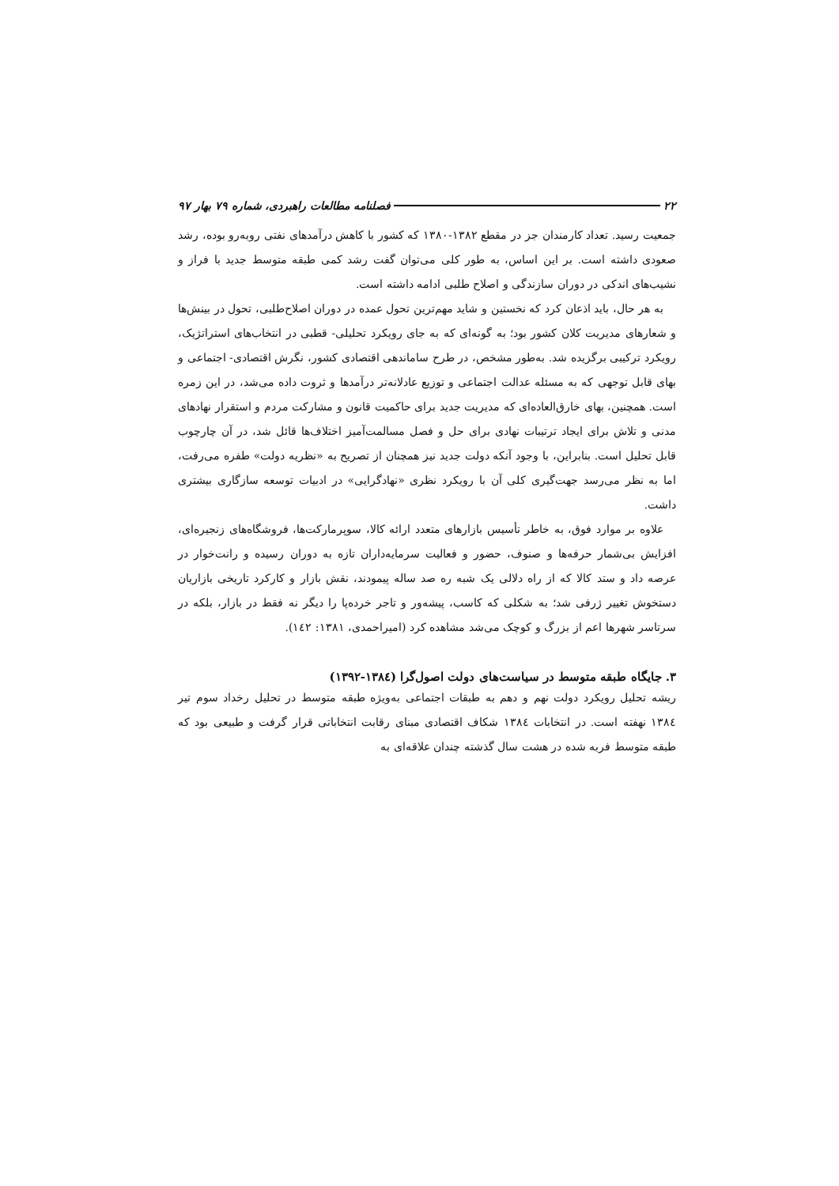۲۲ فصلنامه مطالعات راهبردی، شماره ۷۹ بهار ۹۷
جمعیت رسید. تعداد کارمندان جز در مقطع ۱۳۸۲-۱۳۸۰ که کشور با کاهش درآمدهای نفتی روبه‌رو بوده، رشد صعودی داشته است. بر این اساس، به طور کلی می‌توان گفت رشد کمی طبقه متوسط جدید با فراز و نشیب‌های اندکی در دوران سازندگی و اصلاح طلبی ادامه داشته است.
به هر حال، باید اذعان کرد که نخستین و شاید مهم‌ترین تحول عمده در دوران اصلاح‌طلبی، تحول در بینش‌ها و شعارهای مدیریت کلان کشور بود؛ به گونه‌ای که به جای رویکرد تحلیلی- قطبی در انتخاب‌های استراتژیک، رویکرد ترکیبی برگزیده شد. به‌طور مشخص، در طرح ساماندهی اقتصادی کشور، نگرش اقتصادی- اجتماعی و بهای قابل توجهی که به مسئله عدالت اجتماعی و توزیع عادلانه‌تر درآمدها و ثروت داده می‌شد، در این زمره است. همچنین، بهای خارق‌العاده‌ای که مدیریت جدید برای حاکمیت قانون و مشارکت مردم و استقرار نهادهای مدنی و تلاش برای ایجاد ترتیبات نهادی برای حل و فصل مسالمت‌آمیز اختلاف‌ها قائل شد، در آن چارچوب قابل تحلیل است. بنابراین، با وجود آنکه دولت جدید نیز همچنان از تصریح به «نظریه دولت» طفره می‌رفت، اما به نظر می‌رسد جهت‌گیری کلی آن با رویکرد نظری «نهادگرایی» در ادبیات توسعه سازگاری بیشتری داشت.
علاوه بر موارد فوق، به خاطر تأسیس بازارهای متعدد ارائه کالا، سوپرمارکت‌ها، فروشگاه‌های زنجیره‌ای، افزایش بی‌شمار حرفه‌ها و صنوف، حضور و فعالیت سرمایه‌داران تازه به دوران رسیده و رانت‌خوار در عرصه داد و ستد کالا که از راه دلالی یک شبه ره صد ساله پیمودند، نقش بازار و کارکرد تاریخی بازاریان دستخوش تغییر ژرفی شد؛ به شکلی که کاسب، پیشه‌ور و تاجر خرده‌پا را دیگر نه فقط در بازار، بلکه در سرتاسر شهرها اعم از بزرگ و کوچک می‌شد مشاهده کرد (امیراحمدی، ۱۳۸۱: ۱٤۲).
۳. جایگاه طبقه متوسط در سیاست‌های دولت اصول‌گرا (۱۳۸٤-۱۳۹۲)
ریشه تحلیل رویکرد دولت نهم و دهم به طبقات اجتماعی به‌ویژه طبقه متوسط در تحلیل رخداد سوم تیر ۱۳۸٤ نهفته است. در انتخابات ۱۳۸٤ شکاف اقتصادی مبنای رقابت انتخاباتی قرار گرفت و طبیعی بود که طبقه متوسط فربه شده در هشت سال گذشته چندان علاقه‌ای به